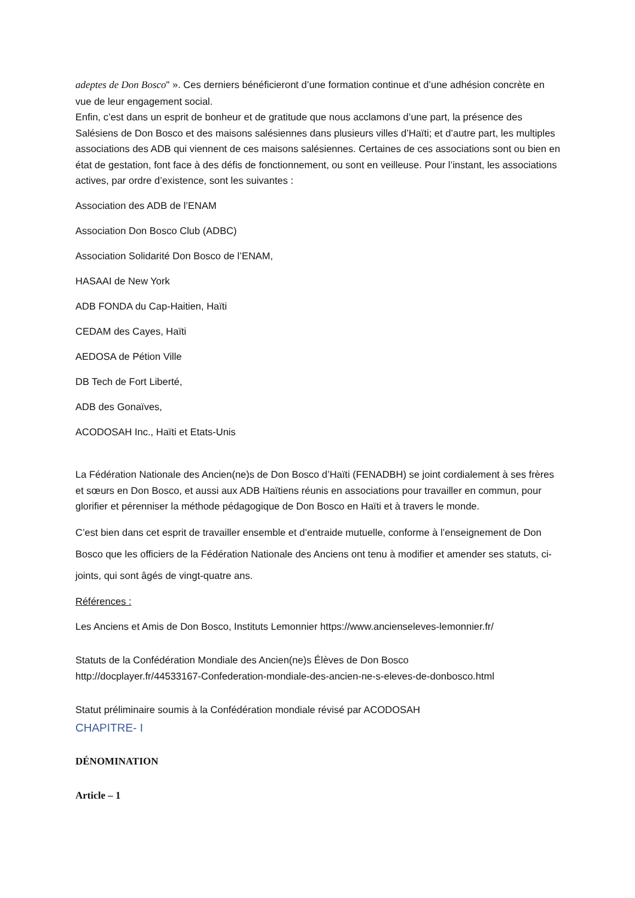adeptes de Don Bosco" ». Ces derniers bénéficieront d’une formation continue et d’une adhésion concrète en vue de leur engagement social.
Enfin, c’est dans un esprit de bonheur et de gratitude que nous acclamons d’une part, la présence des Salésiens de Don Bosco et des maisons salésiennes dans plusieurs villes d’Haïti; et d’autre part, les multiples associations des ADB qui viennent de ces maisons salésiennes. Certaines de ces associations sont ou bien en état de gestation, font face à des défis de fonctionnement, ou sont en veilleuse. Pour l’instant, les associations actives, par ordre d’existence, sont les suivantes :
Association des ADB de l’ENAM
Association Don Bosco Club (ADBC)
Association Solidarité Don Bosco de l’ENAM,
HASAAI de New York
ADB FONDA du Cap-Haitien, Haïti
CEDAM des Cayes, Haïti
AEDOSA de Pétion Ville
DB Tech de Fort Liberté,
ADB des Gonaïves,
ACODOSAH Inc., Haïti et Etats-Unis
La Fédération Nationale des Ancien(ne)s de Don Bosco d’Haïti (FENADBH) se joint cordialement à ses frères et sœurs en Don Bosco, et aussi aux ADB Haïtiens réunis en associations pour travailler en commun, pour glorifier et pérenniser la méthode pédagogique de Don Bosco en Haïti et à travers le monde.
C’est bien dans cet esprit de travailler ensemble et d’entraide mutuelle, conforme à l’enseignement de Don Bosco que les officiers de la Fédération Nationale des Anciens ont tenu à modifier et amender ses statuts, ci-joints, qui sont âgés de vingt-quatre ans.
Références :
Les Anciens et Amis de Don Bosco, Instituts Lemonnier https://www.ancienseleves-lemonnier.fr/
Statuts de la Confédération Mondiale des Ancien(ne)s Élèves de Don Bosco
http://docplayer.fr/44533167-Confederation-mondiale-des-ancien-ne-s-eleves-de-donbosco.html
Statut préliminaire soumis à la Confédération mondiale révisé par ACODOSAH
CHAPITRE- I
DÉNOMINATION
Article – 1